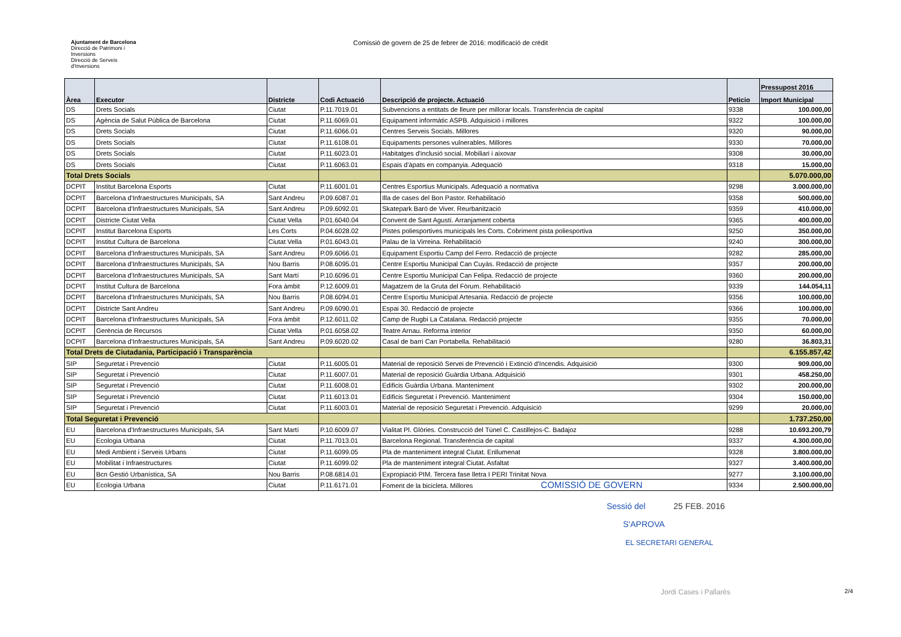Ajuntament de Barcelona
Direcció de Patrimoni i Inversions
Direcció de Serveis d'Inversions
Comissió de govern de 25 de febrer de 2016: modificació de crèdit
| Àrea | Executor | Districte | Codi Actuació | Descripció de projecte. Actuació | Peticio | Pressupost 2016 |
| --- | --- | --- | --- | --- | --- | --- |
| | | | | | | Import Municipal |
| DS | Drets Socials | Ciutat | P.11.7019.01 | Subvencions a entitats de lleure per millorar locals. Transferència de capital | 9338 | 100.000,00 |
| DS | Agència de Salut Pública de Barcelona | Ciutat | P.11.6069.01 | Equipament informàtic ASPB. Adquisició i millores | 9322 | 100.000,00 |
| DS | Drets Socials | Ciutat | P.11.6066.01 | Centres Serveis Socials. Millores | 9320 | 90.000,00 |
| DS | Drets Socials | Ciutat | P.11.6108.01 | Equipaments persones vulnerables. Millores | 9330 | 70.000,00 |
| DS | Drets Socials | Ciutat | P.11.6023.01 | Habitatges d'inclusió social. Mobiliari i aixovar | 9308 | 30.000,00 |
| DS | Drets Socials | Ciutat | P.11.6063.01 | Espais d'àpats en companyia. Adequació | 9318 | 15.000,00 |
| Total Drets Socials | | | | | | 5.070.000,00 |
| DCPIT | Institut Barcelona Esports | Ciutat | P.11.6001.01 | Centres Esportius Municipals. Adequació a normativa | 9298 | 3.000.000,00 |
| DCPIT | Barcelona d'Infraestructures Municipals, SA | Sant Andreu | P.09.6087.01 | Illa de cases del Bon Pastor. Rehabilitació | 9358 | 500.000,00 |
| DCPIT | Barcelona d'Infraestructures Municipals, SA | Sant Andreu | P.09.6092.01 | Skatepark Baró de Viver. Reurbanització | 9359 | 410.000,00 |
| DCPIT | Districte Ciutat Vella | Ciutat Vella | P.01.6040.04 | Convent de Sant Agustí. Arranjament coberta | 9365 | 400.000,00 |
| DCPIT | Institut Barcelona Esports | Les Corts | P.04.6028.02 | Pistes poliesportives municipals les Corts. Cobriment pista poliesportiva | 9250 | 350.000,00 |
| DCPIT | Institut Cultura de Barcelona | Ciutat Vella | P.01.6043.01 | Palau de la Virreina. Rehabilitació | 9240 | 300.000,00 |
| DCPIT | Barcelona d'Infraestructures Municipals, SA | Sant Andreu | P.09.6066.01 | Equipament Esportiu Camp del Ferro. Redacció de projecte | 9282 | 285.000,00 |
| DCPIT | Barcelona d'Infraestructures Municipals, SA | Nou Barris | P.08.6095.01 | Centre Esportiu Municipal Can Cuyàs. Redacció de projecte | 9357 | 200.000,00 |
| DCPIT | Barcelona d'Infraestructures Municipals, SA | Sant Martí | P.10.6096.01 | Centre Esportiu Municipal Can Felipa. Redacció de projecte | 9360 | 200.000,00 |
| DCPIT | Institut Cultura de Barcelona | Fora àmbit | P.12.6009.01 | Magatzem de la Gruta del Fòrum. Rehabilitació | 9339 | 144.054,11 |
| DCPIT | Barcelona d'Infraestructures Municipals, SA | Nou Barris | P.08.6094.01 | Centre Esportiu Municipal Artesania. Redacció de projecte | 9356 | 100.000,00 |
| DCPIT | Districte Sant Andreu | Sant Andreu | P.09.6090.01 | Espai 30. Redacció de projecte | 9366 | 100.000,00 |
| DCPIT | Barcelona d'Infraestructures Municipals, SA | Fora àmbit | P.12.6011.02 | Camp de Rugbi La Catalana. Redacció projecte | 9355 | 70.000,00 |
| DCPIT | Gerència de Recursos | Ciutat Vella | P.01.6058.02 | Teatre Arnau. Reforma interior | 9350 | 60.000,00 |
| DCPIT | Barcelona d'Infraestructures Municipals, SA | Sant Andreu | P.09.6020.02 | Casal de barri Can Portabella. Rehabilitació | 9280 | 36.803,31 |
| Total Drets de Ciutadania, Participació i Transparència | | | | | | 6.155.857,42 |
| SIP | Seguretat i Prevenció | Ciutat | P.11.6005.01 | Material de reposició Servei de Prevenció i Extinció d'Incendis. Adquisició | 9300 | 909.000,00 |
| SIP | Seguretat i Prevenció | Ciutat | P.11.6007.01 | Material de reposició Guàrdia Urbana. Adquisició | 9301 | 458.250,00 |
| SIP | Seguretat i Prevenció | Ciutat | P.11.6008.01 | Edificis Guàrdia Urbana. Manteniment | 9302 | 200.000,00 |
| SIP | Seguretat i Prevenció | Ciutat | P.11.6013.01 | Edificis Seguretat i Prevenció. Manteniment | 9304 | 150.000,00 |
| SIP | Seguretat i Prevenció | Ciutat | P.11.6003.01 | Material de reposició Seguretat i Prevenció. Adquisició | 9299 | 20.000,00 |
| Total Seguretat i Prevenció | | | | | | 1.737.250,00 |
| EU | Barcelona d'Infraestructures Municipals, SA | Sant Martí | P.10.6009.07 | Vialitat Pl. Glòries. Construcció del Túnel C. Castillejos-C. Badajoz | 9288 | 10.693.200,79 |
| EU | Ecologia Urbana | Ciutat | P.11.7013.01 | Barcelona Regional. Transferència de capital | 9337 | 4.300.000,00 |
| EU | Medi Ambient i Serveis Urbans | Ciutat | P.11.6099.05 | Pla de manteniment integral Ciutat. Enllumenat | 9328 | 3.800.000,00 |
| EU | Mobilitat i Infraestructures | Ciutat | P.11.6099.02 | Pla de manteniment integral Ciutat. Asfaltat | 9327 | 3.400.000,00 |
| EU | Bcn Gestió Urbanística, SA | Nou Barris | P.08.6814.01 | Expropiació PIM. Tercera fase lletra I PERI Trinitat Nova | 9277 | 3.100.000,00 |
| EU | Ecologia Urbana | Ciutat | P.11.6171.01 | Foment de la bicicleta. Millores COMISSIÓ DE GOVERN | 9334 | 2.500.000,00 |
Sessió del 25 FEB. 2016
S'APROVA
EL SECRETARI GENERAL
Jordi Cases i Pallarès 2/4